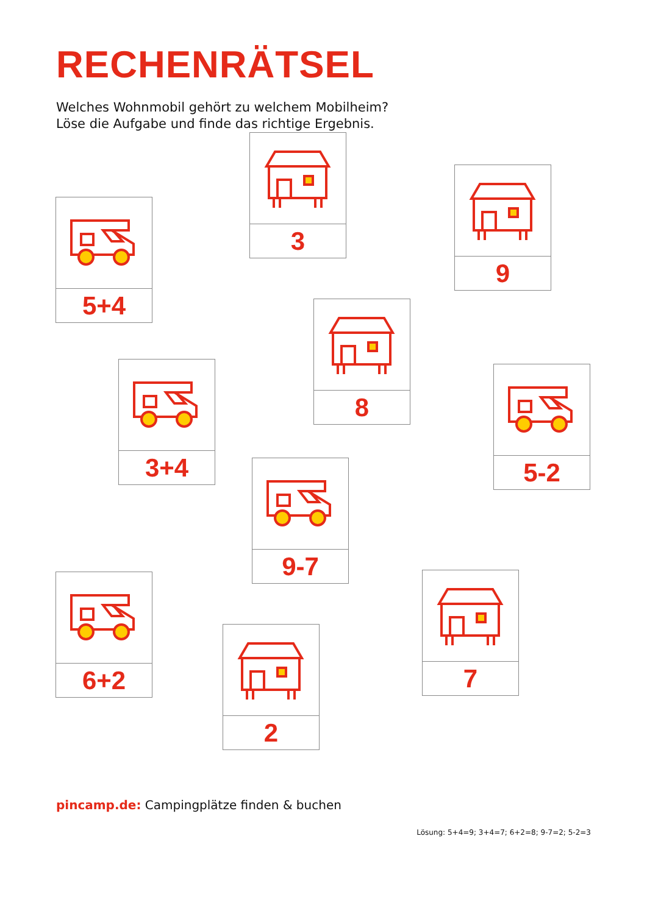RECHENRÄTSEL
Welches Wohnmobil gehört zu welchem Mobilheim?
Löse die Aufgabe und finde das richtige Ergebnis.
3
9
5+4
8
3+4
5-2
9-7
6+2
7
2
pincamp.de: Campingplätze finden & buchen
Lösung: 5+4=9; 3+4=7; 6+2=8; 9-7=2; 5-2=3